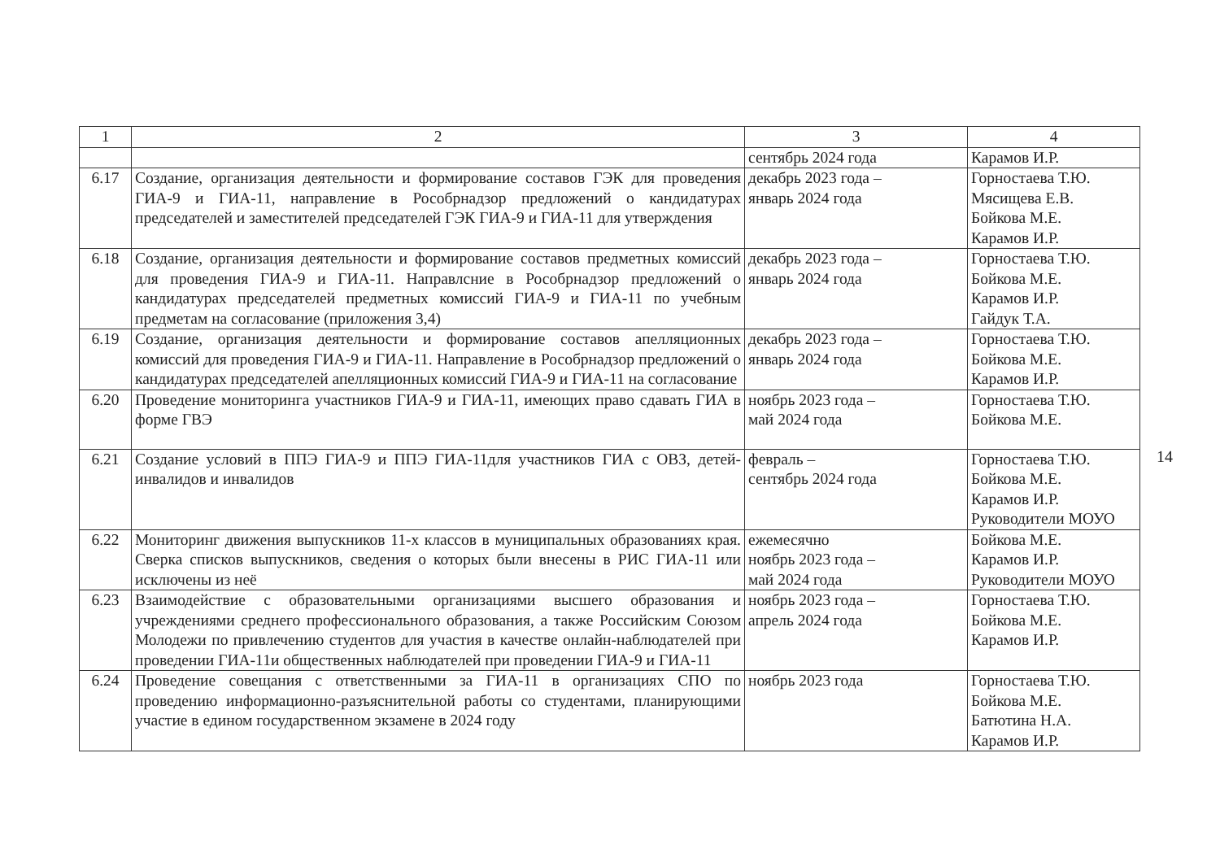| 1 | 2 | 3 | 4 |
| --- | --- | --- | --- |
| | | сентябрь 2024 года | Карамов И.Р. |
| 6.17 | Создание, организация деятельности и формирование составов ГЭК для проведения ГИА-9 и ГИА-11, направление в Рособрнадзор предложений о кандидатурах председателей и заместителей председателей ГЭК ГИА-9 и ГИА-11 для утверждения | декабрь 2023 года – январь 2024 года | Горностаева Т.Ю. Мясищева Е.В. Бойкова М.Е. Карамов И.Р. |
| 6.18 | Создание, организация деятельности и формирование составов предметных комиссий для проведения ГИА-9 и ГИА-11. Направлсние в Рособрнадзор предложений о кандидатурах председателей предметных комиссий ГИА-9 и ГИА-11 по учебным предметам на согласование (приложения 3,4) | декабрь 2023 года – январь 2024 года | Горностаева Т.Ю. Бойкова М.Е. Карамов И.Р. Гайдук Т.А. |
| 6.19 | Создание, организация деятельности и формирование составов апелляционных комиссий для проведения ГИА-9 и ГИА-11. Направление в Рособрнадзор предложений о кандидатурах председателей апелляционных комиссий ГИА-9 и ГИА-11 на согласование | декабрь 2023 года – январь 2024 года | Горностаева Т.Ю. Бойкова М.Е. Карамов И.Р. |
| 6.20 | Проведение мониторинга участников ГИА-9 и ГИА-11, имеющих право сдавать ГИА в форме ГВЭ | ноябрь 2023 года – май 2024 года | Горностаева Т.Ю. Бойкова М.Е. |
| 6.21 | Создание условий в ППЭ ГИА-9 и ППЭ ГИА-11для участников ГИА с ОВЗ, детей-инвалидов и инвалидов | февраль – сентябрь 2024 года | Горностаева Т.Ю. Бойкова М.Е. Карамов И.Р. Руководители МОУО |
| 6.22 | Мониторинг движения выпускников 11-х классов в муниципальных образованиях края. Сверка списков выпускников, сведения о которых были внесены в РИС ГИА-11 или исключены из неё | ежемесячно ноябрь 2023 года – май 2024 года | Бойкова М.Е. Карамов И.Р. Руководители МОУО |
| 6.23 | Взаимодействие с образовательными организациями высшего образования и учреждениями среднего профессионального образования, а также Российским Союзом Молодежи по привлечению студентов для участия в качестве онлайн-наблюдателей при проведении ГИА-11и общественных наблюдателей при проведении ГИА-9 и ГИА-11 | ноябрь 2023 года – апрель 2024 года | Горностаева Т.Ю. Бойкова М.Е. Карамов И.Р. |
| 6.24 | Проведение совещания с ответственными за ГИА-11 в организациях СПО по проведению информационно-разъяснительной работы со студентами, планирующими участие в едином государственном экзамене в 2024 году | ноябрь 2023 года | Горностаева Т.Ю. Бойкова М.Е. Батютина Н.А. Карамов И.Р. |
14